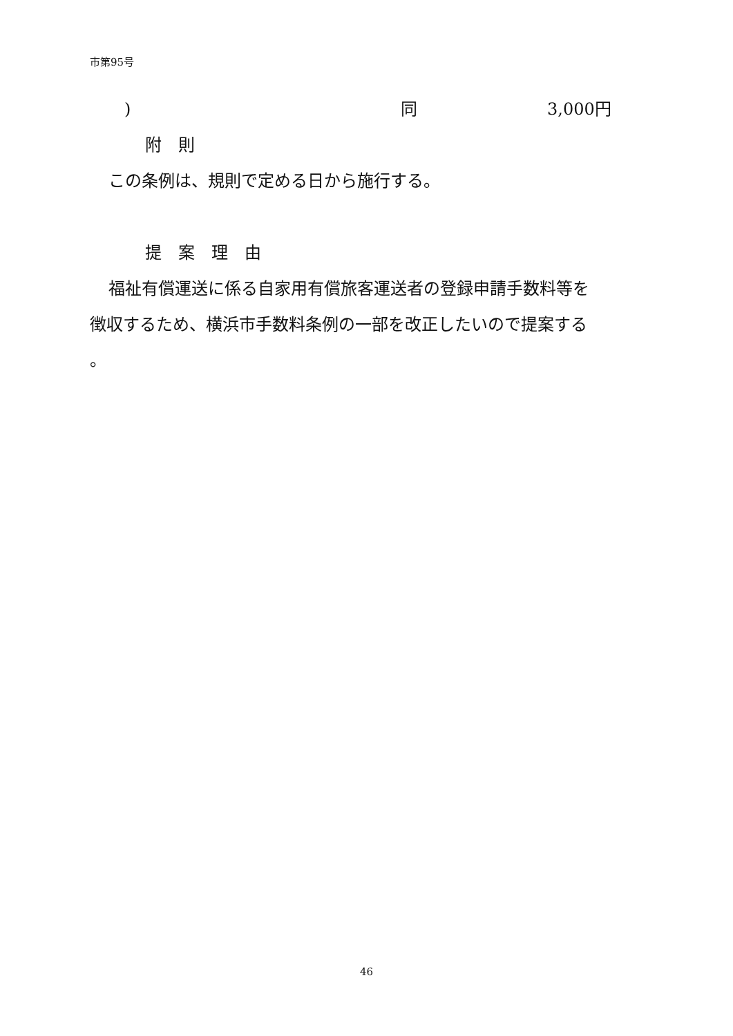市第95号
) 同 3,000円
附　則
この条例は、規則で定める日から施行する。
提　案　理　由
福祉有償運送に係る自家用有償旅客運送者の登録申請手数料等を
徴収するため、横浜市手数料条例の一部を改正したいので提案する
。
46